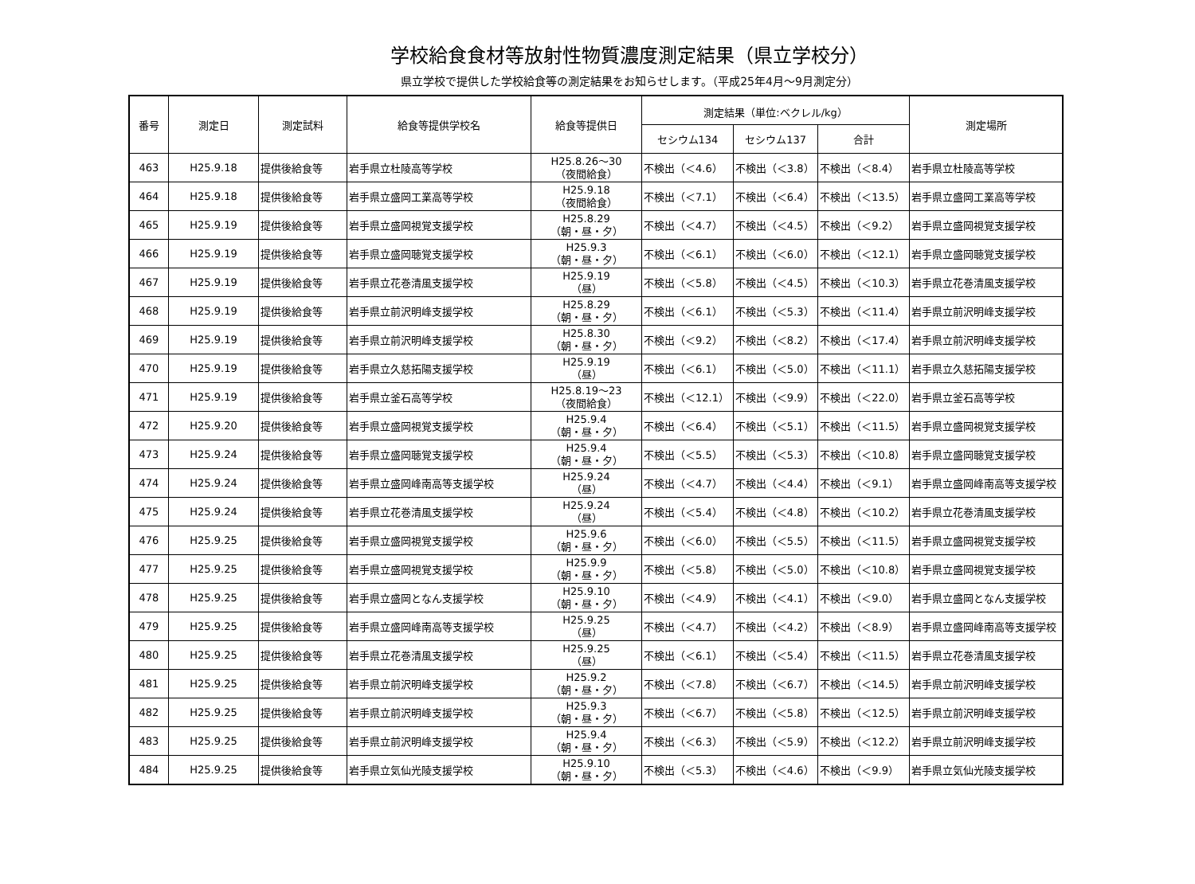学校給食食材等放射性物質濃度測定結果（県立学校分）
県立学校で提供した学校給食等の測定結果をお知らせします。（平成25年4月～9月測定分）
| 番号 | 測定日 | 測定試料 | 給食等提供学校名 | 給食等提供日 | 測定結果（単位:ベクレル/kg） | | | 測定場所 |
| --- | --- | --- | --- | --- | --- | --- | --- | --- |
| | | | | | セシウム134 | セシウム137 | 合計 | |
| 463 | H25.9.18 | 提供後給食等 | 岩手県立杜陵高等学校 | H25.8.26～30 （夜間給食） | 不検出（＜4.6） | 不検出（＜3.8） | 不検出（＜8.4） | 岩手県立杜陵高等学校 |
| 464 | H25.9.18 | 提供後給食等 | 岩手県立盛岡工業高等学校 | H25.9.18 （夜間給食） | 不検出（＜7.1） | 不検出（＜6.4） | 不検出（＜13.5） | 岩手県立盛岡工業高等学校 |
| 465 | H25.9.19 | 提供後給食等 | 岩手県立盛岡視覚支援学校 | H25.8.29 （朝・昼・夕） | 不検出（＜4.7） | 不検出（＜4.5） | 不検出（＜9.2） | 岩手県立盛岡視覚支援学校 |
| 466 | H25.9.19 | 提供後給食等 | 岩手県立盛岡聴覚支援学校 | H25.9.3 （朝・昼・夕） | 不検出（＜6.1） | 不検出（＜6.0） | 不検出（＜12.1） | 岩手県立盛岡聴覚支援学校 |
| 467 | H25.9.19 | 提供後給食等 | 岩手県立花巻清風支援学校 | H25.9.19 （昼） | 不検出（＜5.8） | 不検出（＜4.5） | 不検出（＜10.3） | 岩手県立花巻清風支援学校 |
| 468 | H25.9.19 | 提供後給食等 | 岩手県立前沢明峰支援学校 | H25.8.29 （朝・昼・夕） | 不検出（＜6.1） | 不検出（＜5.3） | 不検出（＜11.4） | 岩手県立前沢明峰支援学校 |
| 469 | H25.9.19 | 提供後給食等 | 岩手県立前沢明峰支援学校 | H25.8.30 （朝・昼・夕） | 不検出（＜9.2） | 不検出（＜8.2） | 不検出（＜17.4） | 岩手県立前沢明峰支援学校 |
| 470 | H25.9.19 | 提供後給食等 | 岩手県立久慈拓陽支援学校 | H25.9.19 （昼） | 不検出（＜6.1） | 不検出（＜5.0） | 不検出（＜11.1） | 岩手県立久慈拓陽支援学校 |
| 471 | H25.9.19 | 提供後給食等 | 岩手県立釜石高等学校 | H25.8.19～23 （夜間給食） | 不検出（＜12.1） | 不検出（＜9.9） | 不検出（＜22.0） | 岩手県立釜石高等学校 |
| 472 | H25.9.20 | 提供後給食等 | 岩手県立盛岡視覚支援学校 | H25.9.4 （朝・昼・夕） | 不検出（＜6.4） | 不検出（＜5.1） | 不検出（＜11.5） | 岩手県立盛岡視覚支援学校 |
| 473 | H25.9.24 | 提供後給食等 | 岩手県立盛岡聴覚支援学校 | H25.9.4 （朝・昼・夕） | 不検出（＜5.5） | 不検出（＜5.3） | 不検出（＜10.8） | 岩手県立盛岡聴覚支援学校 |
| 474 | H25.9.24 | 提供後給食等 | 岩手県立盛岡峰南高等支援学校 | H25.9.24 （昼） | 不検出（＜4.7） | 不検出（＜4.4） | 不検出（＜9.1） | 岩手県立盛岡峰南高等支援学校 |
| 475 | H25.9.24 | 提供後給食等 | 岩手県立花巻清風支援学校 | H25.9.24 （昼） | 不検出（＜5.4） | 不検出（＜4.8） | 不検出（＜10.2） | 岩手県立花巻清風支援学校 |
| 476 | H25.9.25 | 提供後給食等 | 岩手県立盛岡視覚支援学校 | H25.9.6 （朝・昼・夕） | 不検出（＜6.0） | 不検出（＜5.5） | 不検出（＜11.5） | 岩手県立盛岡視覚支援学校 |
| 477 | H25.9.25 | 提供後給食等 | 岩手県立盛岡視覚支援学校 | H25.9.9 （朝・昼・夕） | 不検出（＜5.8） | 不検出（＜5.0） | 不検出（＜10.8） | 岩手県立盛岡視覚支援学校 |
| 478 | H25.9.25 | 提供後給食等 | 岩手県立盛岡となん支援学校 | H25.9.10 （朝・昼・夕） | 不検出（＜4.9） | 不検出（＜4.1） | 不検出（＜9.0） | 岩手県立盛岡となん支援学校 |
| 479 | H25.9.25 | 提供後給食等 | 岩手県立盛岡峰南高等支援学校 | H25.9.25 （昼） | 不検出（＜4.7） | 不検出（＜4.2） | 不検出（＜8.9） | 岩手県立盛岡峰南高等支援学校 |
| 480 | H25.9.25 | 提供後給食等 | 岩手県立花巻清風支援学校 | H25.9.25 （昼） | 不検出（＜6.1） | 不検出（＜5.4） | 不検出（＜11.5） | 岩手県立花巻清風支援学校 |
| 481 | H25.9.25 | 提供後給食等 | 岩手県立前沢明峰支援学校 | H25.9.2 （朝・昼・夕） | 不検出（＜7.8） | 不検出（＜6.7） | 不検出（＜14.5） | 岩手県立前沢明峰支援学校 |
| 482 | H25.9.25 | 提供後給食等 | 岩手県立前沢明峰支援学校 | H25.9.3 （朝・昼・夕） | 不検出（＜6.7） | 不検出（＜5.8） | 不検出（＜12.5） | 岩手県立前沢明峰支援学校 |
| 483 | H25.9.25 | 提供後給食等 | 岩手県立前沢明峰支援学校 | H25.9.4 （朝・昼・夕） | 不検出（＜6.3） | 不検出（＜5.9） | 不検出（＜12.2） | 岩手県立前沢明峰支援学校 |
| 484 | H25.9.25 | 提供後給食等 | 岩手県立気仙光陵支援学校 | H25.9.10 （朝・昼・夕） | 不検出（＜5.3） | 不検出（＜4.6） | 不検出（＜9.9） | 岩手県立気仙光陵支援学校 |